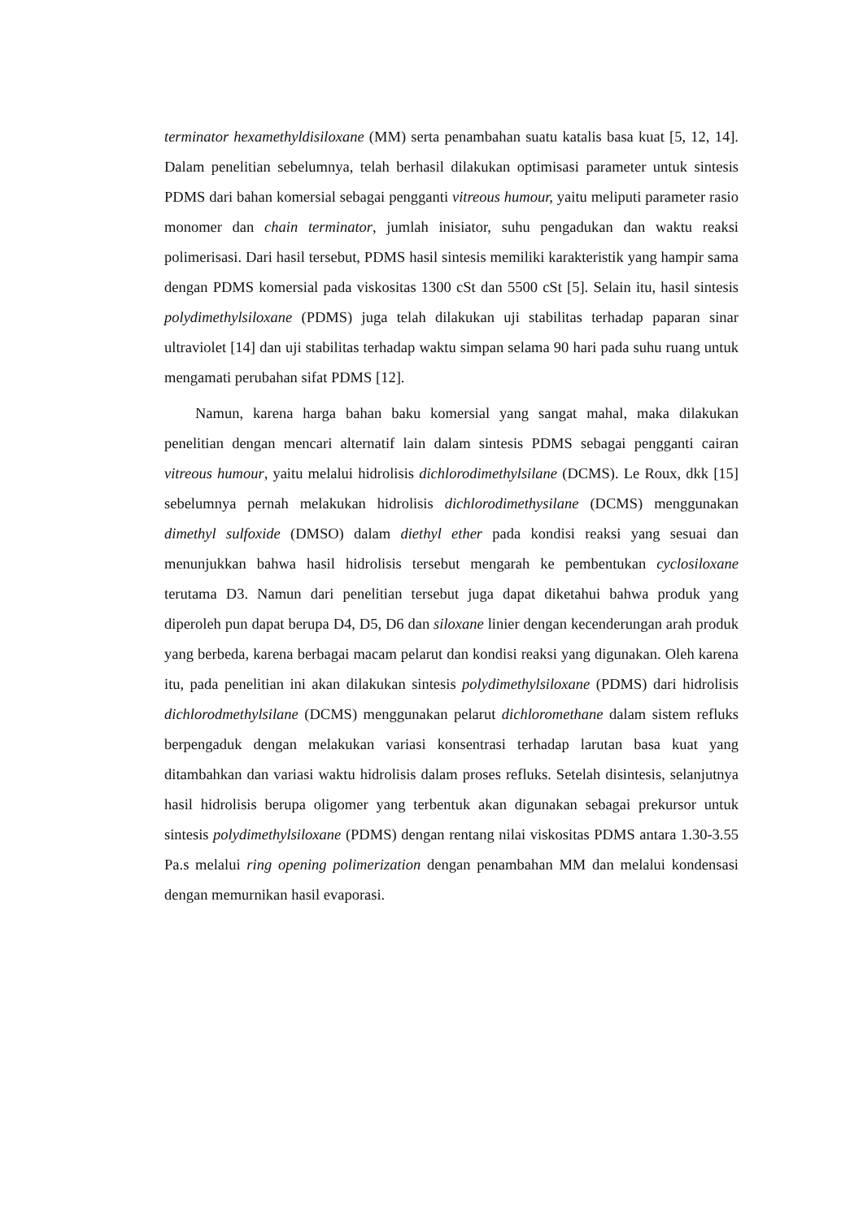terminator hexamethyldisiloxane (MM) serta penambahan suatu katalis basa kuat [5, 12, 14]. Dalam penelitian sebelumnya, telah berhasil dilakukan optimisasi parameter untuk sintesis PDMS dari bahan komersial sebagai pengganti vitreous humour, yaitu meliputi parameter rasio monomer dan chain terminator, jumlah inisiator, suhu pengadukan dan waktu reaksi polimerisasi. Dari hasil tersebut, PDMS hasil sintesis memiliki karakteristik yang hampir sama dengan PDMS komersial pada viskositas 1300 cSt dan 5500 cSt [5]. Selain itu, hasil sintesis polydimethylsiloxane (PDMS) juga telah dilakukan uji stabilitas terhadap paparan sinar ultraviolet [14] dan uji stabilitas terhadap waktu simpan selama 90 hari pada suhu ruang untuk mengamati perubahan sifat PDMS [12].
Namun, karena harga bahan baku komersial yang sangat mahal, maka dilakukan penelitian dengan mencari alternatif lain dalam sintesis PDMS sebagai pengganti cairan vitreous humour, yaitu melalui hidrolisis dichlorodimethylsilane (DCMS). Le Roux, dkk [15] sebelumnya pernah melakukan hidrolisis dichlorodimethysilane (DCMS) menggunakan dimethyl sulfoxide (DMSO) dalam diethyl ether pada kondisi reaksi yang sesuai dan menunjukkan bahwa hasil hidrolisis tersebut mengarah ke pembentukan cyclosiloxane terutama D3. Namun dari penelitian tersebut juga dapat diketahui bahwa produk yang diperoleh pun dapat berupa D4, D5, D6 dan siloxane linier dengan kecenderungan arah produk yang berbeda, karena berbagai macam pelarut dan kondisi reaksi yang digunakan. Oleh karena itu, pada penelitian ini akan dilakukan sintesis polydimethylsiloxane (PDMS) dari hidrolisis dichlorodmethylsilane (DCMS) menggunakan pelarut dichloromethane dalam sistem refluks berpengaduk dengan melakukan variasi konsentrasi terhadap larutan basa kuat yang ditambahkan dan variasi waktu hidrolisis dalam proses refluks. Setelah disintesis, selanjutnya hasil hidrolisis berupa oligomer yang terbentuk akan digunakan sebagai prekursor untuk sintesis polydimethylsiloxane (PDMS) dengan rentang nilai viskositas PDMS antara 1.30-3.55 Pa.s melalui ring opening polimerization dengan penambahan MM dan melalui kondensasi dengan memurnikan hasil evaporasi.